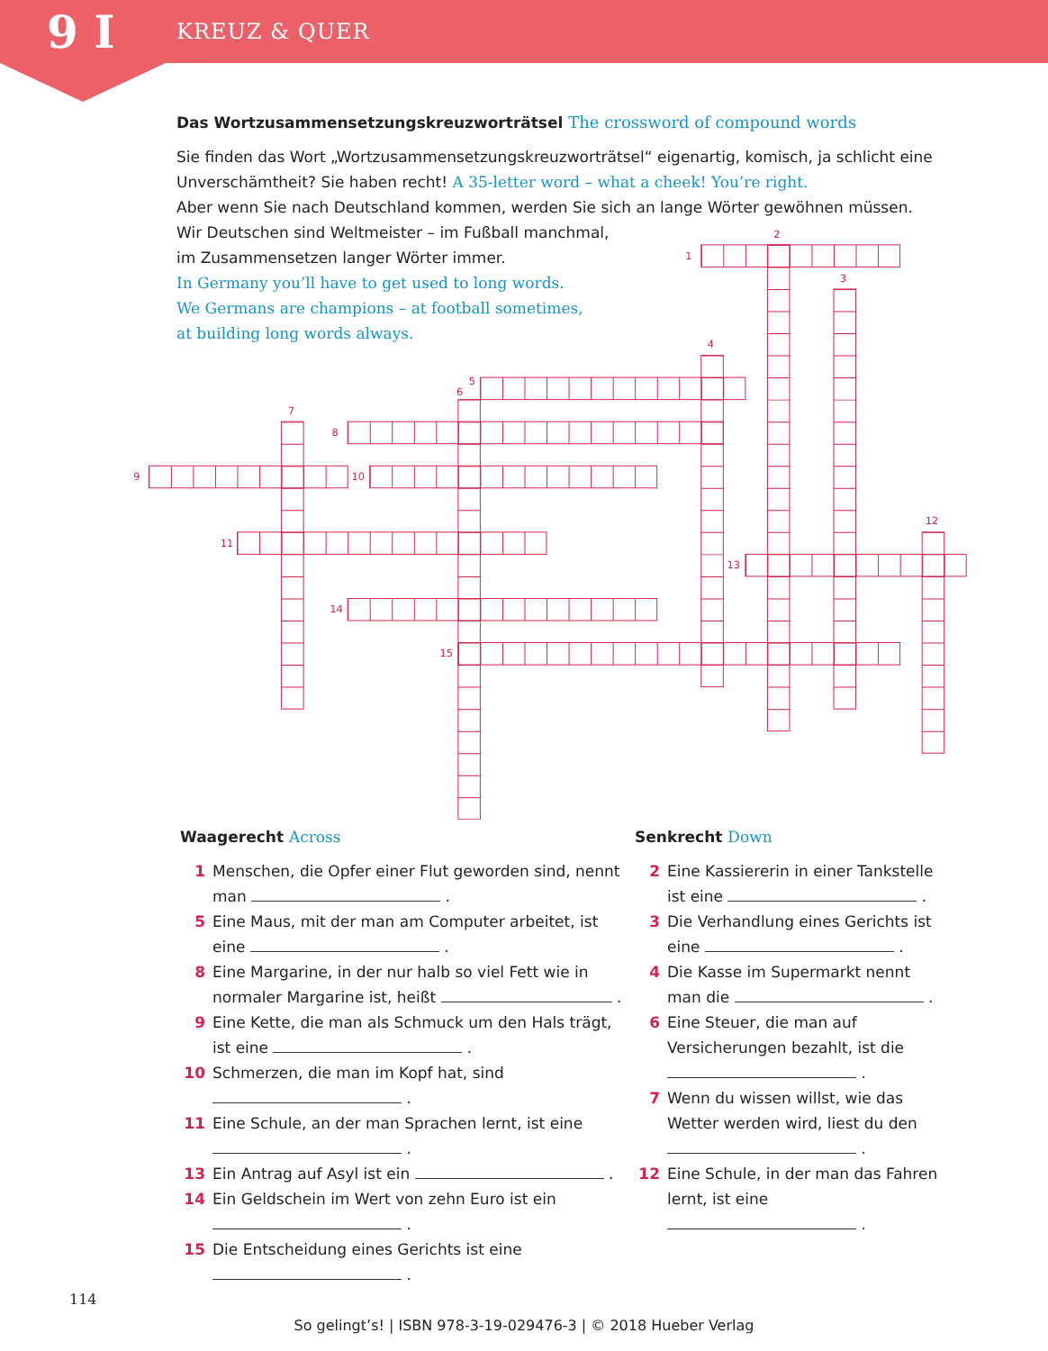9 I
KREUZ & QUER
Das Wortzusammensetzungskreuzworträtsel The crossword of compound words
Sie finden das Wort „Wortzusammensetzungskreuzworträtsel“ eigenartig, komisch, ja schlicht eine Unverschämtheit? Sie haben recht! A 35-letter word – what a cheek! You’re right.
Aber wenn Sie nach Deutschland kommen, werden Sie sich an lange Wörter gewöhnen müssen.
Wir Deutschen sind Weltmeister – im Fußball manchmal,
im Zusammensetzen langer Wörter immer.
In Germany you’ll have to get used to long words.
We Germans are champions – at football sometimes,
at building long words always.
1
2
3
4
5
6
7
8
9
10
11
12
13
14
15
Waagerecht Across
1 Menschen, die Opfer einer Flut geworden sind, nennt man .
5 Eine Maus, mit der man am Computer arbeitet, ist eine .
8 Eine Margarine, in der nur halb so viel Fett wie in normaler Margarine ist, heißt .
9 Eine Kette, die man als Schmuck um den Hals trägt, ist eine .
10 Schmerzen, die man im Kopf hat, sind
.
11 Eine Schule, an der man Sprachen lernt, ist eine
.
13 Ein Antrag auf Asyl ist ein .
14 Ein Geldschein im Wert von zehn Euro ist ein
.
15 Die Entscheidung eines Gerichts ist eine
.
Senkrecht Down
2 Eine Kassiererin in einer Tankstelle ist eine .
3 Die Verhandlung eines Gerichts ist eine .
4 Die Kasse im Supermarkt nennt man die .
6 Eine Steuer, die man auf Versicherungen bezahlt, ist die
.
7 Wenn du wissen willst, wie das Wetter werden wird, liest du den
.
12 Eine Schule, in der man das Fahren lernt, ist eine
.
114
So gelingt’s! | ISBN 978-3-19-029476-3 | © 2018 Hueber Verlag